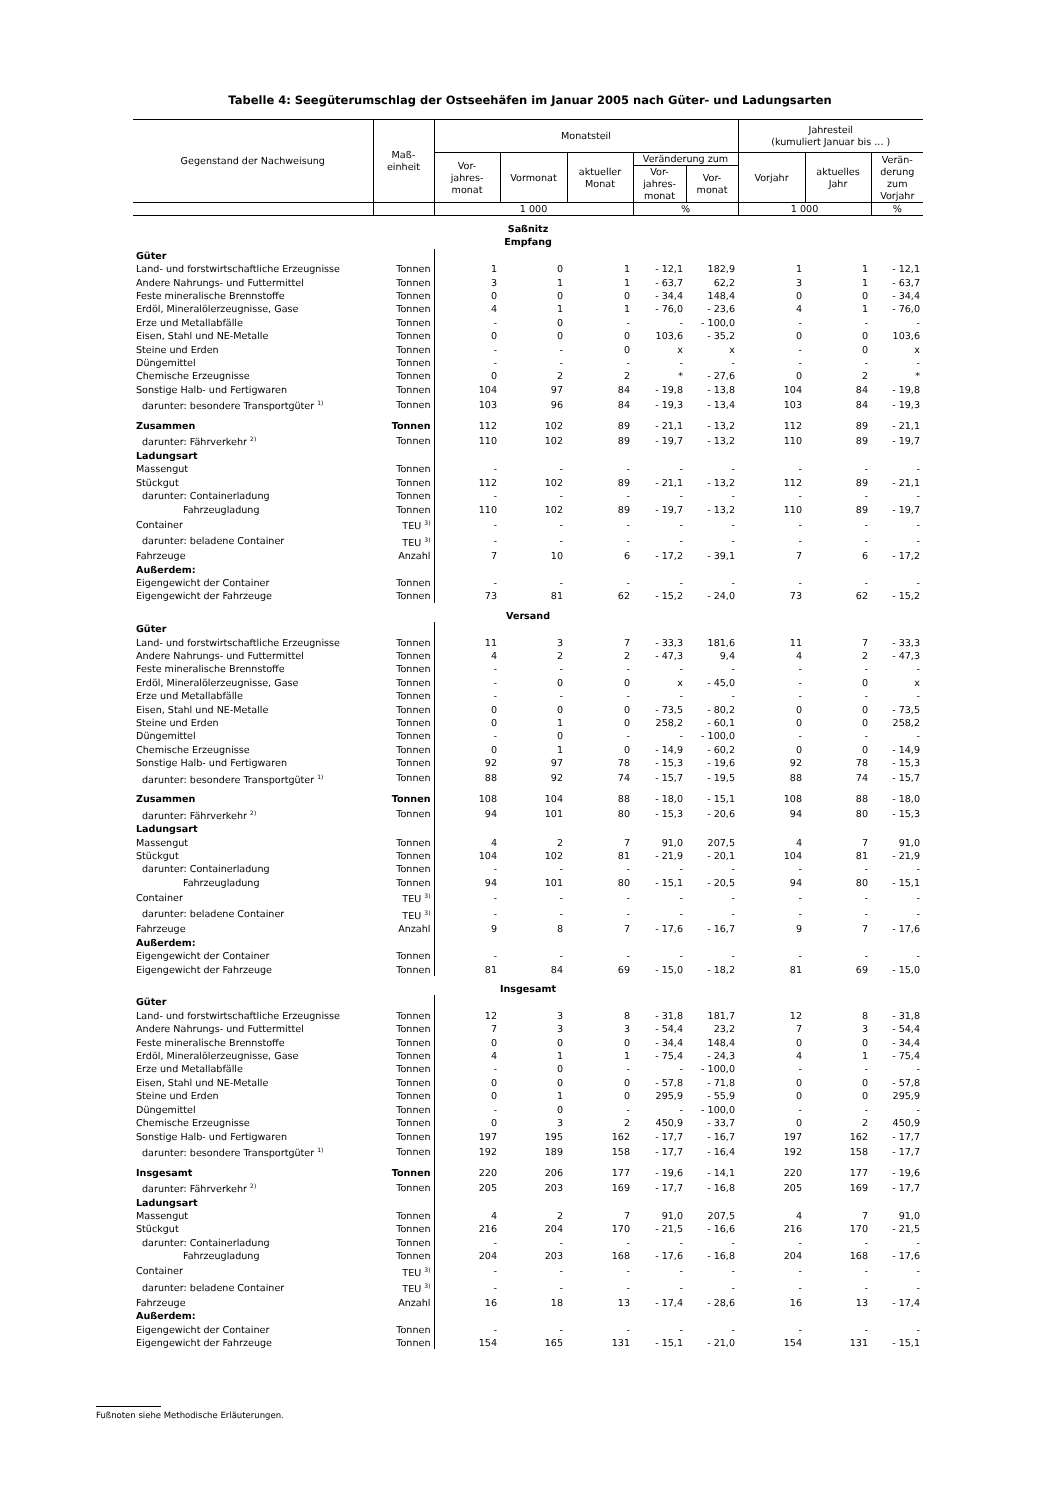Tabelle 4: Seegüterumschlag der Ostseehäfen im Januar 2005 nach Güter- und Ladungsarten
| Gegenstand der Nachweisung | Maß- einheit | Monatsteil | | | | | Jahresteil (kumuliert Januar bis ... ) | | |
| --- | --- | --- | --- | --- | --- | --- | --- | --- | --- |
| | | Vor- jahres- monat | Vormonat | aktueller Monat | Veränderung zum | | Vorjahr | aktuelles Jahr | Verän- derung zum Vorjahr |
| | | | | | Vor- jahres- monat | Vor- monat | | | |
| | | 1 000 | | | % | | 1 000 | | % |
| Saßnitz Empfang | | | | | | | | | |
| Güter | | | | | | | | | |
| Land- und forstwirtschaftliche Erzeugnisse | Tonnen | 1 | 0 | 1 | - 12,1 | 182,9 | 1 | 1 | - 12,1 |
| Andere Nahrungs- und Futtermittel | Tonnen | 3 | 1 | 1 | - 63,7 | 62,2 | 3 | 1 | - 63,7 |
| Feste mineralische Brennstoffe | Tonnen | 0 | 0 | 0 | - 34,4 | 148,4 | 0 | 0 | - 34,4 |
| Erdöl, Mineralölerzeugnisse, Gase | Tonnen | 4 | 1 | 1 | - 76,0 | - 23,6 | 4 | 1 | - 76,0 |
| Erze und Metallabfälle | Tonnen | - | 0 | - | - | - 100,0 | - | - | - |
| Eisen, Stahl und NE-Metalle | Tonnen | 0 | 0 | 0 | 103,6 | - 35,2 | 0 | 0 | 103,6 |
| Steine und Erden | Tonnen | - | - | 0 | x | x | - | 0 | x |
| Düngemittel | Tonnen | - | - | - | - | - | - | - | - |
| Chemische Erzeugnisse | Tonnen | 0 | 2 | 2 | * | - 27,6 | 0 | 2 | * |
| Sonstige Halb- und Fertigwaren | Tonnen | 104 | 97 | 84 | - 19,8 | - 13,8 | 104 | 84 | - 19,8 |
| darunter: besondere Transportgüter <sup>1)</sup> | Tonnen | 103 | 96 | 84 | - 19,3 | - 13,4 | 103 | 84 | - 19,3 |
| Zusammen | Tonnen | 112 | 102 | 89 | - 21,1 | - 13,2 | 112 | 89 | - 21,1 |
| darunter: Fährverkehr <sup>2)</sup> | Tonnen | 110 | 102 | 89 | - 19,7 | - 13,2 | 110 | 89 | - 19,7 |
| Ladungsart | | | | | | | | | |
| Massengut | Tonnen | - | - | - | - | - | - | - | - |
| Stückgut | Tonnen | 112 | 102 | 89 | - 21,1 | - 13,2 | 112 | 89 | - 21,1 |
| darunter: Containerladung | Tonnen | - | - | - | - | - | - | - | - |
| Fahrzeugladung | Tonnen | 110 | 102 | 89 | - 19,7 | - 13,2 | 110 | 89 | - 19,7 |
| Container | TEU <sup>3)</sup> | - | - | - | - | - | - | - | - |
| darunter: beladene Container | TEU <sup>3)</sup> | - | - | - | - | - | - | - | - |
| Fahrzeuge | Anzahl | 7 | 10 | 6 | - 17,2 | - 39,1 | 7 | 6 | - 17,2 |
| Außerdem: | | | | | | | | | |
| Eigengewicht der Container | Tonnen | - | - | - | - | - | - | - | - |
| Eigengewicht der Fahrzeuge | Tonnen | 73 | 81 | 62 | - 15,2 | - 24,0 | 73 | 62 | - 15,2 |
| Versand | | | | | | | | | |
| Güter | | | | | | | | | |
| Land- und forstwirtschaftliche Erzeugnisse | Tonnen | 11 | 3 | 7 | - 33,3 | 181,6 | 11 | 7 | - 33,3 |
| Andere Nahrungs- und Futtermittel | Tonnen | 4 | 2 | 2 | - 47,3 | 9,4 | 4 | 2 | - 47,3 |
| Feste mineralische Brennstoffe | Tonnen | - | - | - | - | - | - | - | - |
| Erdöl, Mineralölerzeugnisse, Gase | Tonnen | - | 0 | 0 | x | - 45,0 | - | 0 | x |
| Erze und Metallabfälle | Tonnen | - | - | - | - | - | - | - | - |
| Eisen, Stahl und NE-Metalle | Tonnen | 0 | 0 | 0 | - 73,5 | - 80,2 | 0 | 0 | - 73,5 |
| Steine und Erden | Tonnen | 0 | 1 | 0 | 258,2 | - 60,1 | 0 | 0 | 258,2 |
| Düngemittel | Tonnen | - | 0 | - | - | - 100,0 | - | - | - |
| Chemische Erzeugnisse | Tonnen | 0 | 1 | 0 | - 14,9 | - 60,2 | 0 | 0 | - 14,9 |
| Sonstige Halb- und Fertigwaren | Tonnen | 92 | 97 | 78 | - 15,3 | - 19,6 | 92 | 78 | - 15,3 |
| darunter: besondere Transportgüter <sup>1)</sup> | Tonnen | 88 | 92 | 74 | - 15,7 | - 19,5 | 88 | 74 | - 15,7 |
| Zusammen | Tonnen | 108 | 104 | 88 | - 18,0 | - 15,1 | 108 | 88 | - 18,0 |
| darunter: Fährverkehr <sup>2)</sup> | Tonnen | 94 | 101 | 80 | - 15,3 | - 20,6 | 94 | 80 | - 15,3 |
| Ladungsart | | | | | | | | | |
| Massengut | Tonnen | 4 | 2 | 7 | 91,0 | 207,5 | 4 | 7 | 91,0 |
| Stückgut | Tonnen | 104 | 102 | 81 | - 21,9 | - 20,1 | 104 | 81 | - 21,9 |
| darunter: Containerladung | Tonnen | - | - | - | - | - | - | - | - |
| Fahrzeugladung | Tonnen | 94 | 101 | 80 | - 15,1 | - 20,5 | 94 | 80 | - 15,1 |
| Container | TEU <sup>3)</sup> | - | - | - | - | - | - | - | - |
| darunter: beladene Container | TEU <sup>3)</sup> | - | - | - | - | - | - | - | - |
| Fahrzeuge | Anzahl | 9 | 8 | 7 | - 17,6 | - 16,7 | 9 | 7 | - 17,6 |
| Außerdem: | | | | | | | | | |
| Eigengewicht der Container | Tonnen | - | - | - | - | - | - | - | - |
| Eigengewicht der Fahrzeuge | Tonnen | 81 | 84 | 69 | - 15,0 | - 18,2 | 81 | 69 | - 15,0 |
| Insgesamt | | | | | | | | | |
| Güter | | | | | | | | | |
| Land- und forstwirtschaftliche Erzeugnisse | Tonnen | 12 | 3 | 8 | - 31,8 | 181,7 | 12 | 8 | - 31,8 |
| Andere Nahrungs- und Futtermittel | Tonnen | 7 | 3 | 3 | - 54,4 | 23,2 | 7 | 3 | - 54,4 |
| Feste mineralische Brennstoffe | Tonnen | 0 | 0 | 0 | - 34,4 | 148,4 | 0 | 0 | - 34,4 |
| Erdöl, Mineralölerzeugnisse, Gase | Tonnen | 4 | 1 | 1 | - 75,4 | - 24,3 | 4 | 1 | - 75,4 |
| Erze und Metallabfälle | Tonnen | - | 0 | - | - | - 100,0 | - | - | - |
| Eisen, Stahl und NE-Metalle | Tonnen | 0 | 0 | 0 | - 57,8 | - 71,8 | 0 | 0 | - 57,8 |
| Steine und Erden | Tonnen | 0 | 1 | 0 | 295,9 | - 55,9 | 0 | 0 | 295,9 |
| Düngemittel | Tonnen | - | 0 | - | - | - 100,0 | - | - | - |
| Chemische Erzeugnisse | Tonnen | 0 | 3 | 2 | 450,9 | - 33,7 | 0 | 2 | 450,9 |
| Sonstige Halb- und Fertigwaren | Tonnen | 197 | 195 | 162 | - 17,7 | - 16,7 | 197 | 162 | - 17,7 |
| darunter: besondere Transportgüter <sup>1)</sup> | Tonnen | 192 | 189 | 158 | - 17,7 | - 16,4 | 192 | 158 | - 17,7 |
| Insgesamt | Tonnen | 220 | 206 | 177 | - 19,6 | - 14,1 | 220 | 177 | - 19,6 |
| darunter: Fährverkehr <sup>2)</sup> | Tonnen | 205 | 203 | 169 | - 17,7 | - 16,8 | 205 | 169 | - 17,7 |
| Ladungsart | | | | | | | | | |
| Massengut | Tonnen | 4 | 2 | 7 | 91,0 | 207,5 | 4 | 7 | 91,0 |
| Stückgut | Tonnen | 216 | 204 | 170 | - 21,5 | - 16,6 | 216 | 170 | - 21,5 |
| darunter: Containerladung | Tonnen | - | - | - | - | - | - | - | - |
| Fahrzeugladung | Tonnen | 204 | 203 | 168 | - 17,6 | - 16,8 | 204 | 168 | - 17,6 |
| Container | TEU <sup>3)</sup> | - | - | - | - | - | - | - | - |
| darunter: beladene Container | TEU <sup>3)</sup> | - | - | - | - | - | - | - | - |
| Fahrzeuge | Anzahl | 16 | 18 | 13 | - 17,4 | - 28,6 | 16 | 13 | - 17,4 |
| Außerdem: | | | | | | | | | |
| Eigengewicht der Container | Tonnen | - | - | - | - | - | - | - | - |
| Eigengewicht der Fahrzeuge | Tonnen | 154 | 165 | 131 | - 15,1 | - 21,0 | 154 | 131 | - 15,1 |
Fußnoten siehe Methodische Erläuterungen.